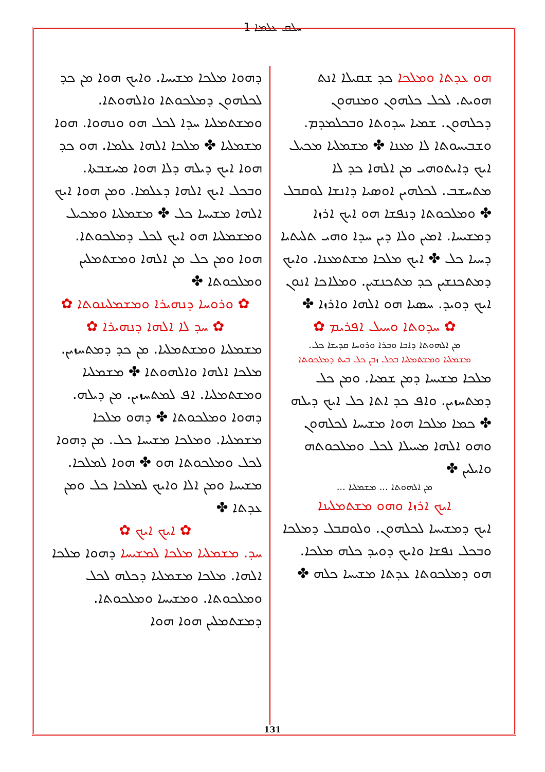ܚܠܩ ܥܠܡܐ 1
ܗܘ ܥܕܬܐ ܘܡܠܟܐ ܟܕ ܫܩܝܠܐ ܐܢܬ ܗܘܝܬ. ܠܟܠ ܟܠܗܘܢ ܘܡܢܗܘܢ ܕܟܠܗܘܢ. ܫܡܝܐ ܚܕܘܬܐ ܘܒܟܠܡܕܡ. ܘܫܒܝܚܘܬܐ ܠܐ ܡܥܢܐ ✤ ܡܫܡܠܝܐ ܡܟܝܠ ܐܝܟ ܕܐܝܬܘܗܝ ܡܢ ܐܠܗܐ ܟܕ ܠܐ ܡܬܚܫܒ. ܠܟܠܗܝܢ ܐܘܣܝܐ ܕܐܢܫܐ ܠܘܩܒܠ ✤ ܘܡܠܟܘܬܐ ܕܢܦܫܐ ܗܘ ܐܝܟ ܐܪܙܐ ܕܡܫܝܚܐ. ܐܡܝܢ ܘܠܐ ܕܝܢ ܚܕܐ ܘܗܝ ܬܠܝܬܝܐ ܕܚܝܐ ܟܠ ✤ ܐܝܟ ܡܠܟܐ ܡܫܬܡܥܢܐ. ܘܐܝܟ ܕܡܬܟܢܫܝܢ ܟܕ ܡܬܟܢܫܝܢ. ܘܡܠܐܟܐ ܐܢܘܢ ܐܝܟ ܕܘܝܕ. ܚܣܝܐ ܗܘ ܐܠܗܐ ܘܐܪܙܐ ✤
✿ ܚܕܘܬܐ ܘܚܝܠ ܐܦܪܝܡ ✿
ܡܢ ܐܠܗܘܬܐ ܕܐܒܐ ܘܒܪܐ ܘܪܘܚܐ ܩܕܝܫܐ ܟܠ.
ܡܫܡܠܝܐ ܘܡܫܬܡܠܝܐ ܒܟܠ ܙܒܢ ܟܠ ܒܝܬ ܕܡܠܟܘܬܐ
ܡܠܟܐ ܡܫܝܚܐ ܕܡܢ ܫܡܝܐ. ܘܡܢ ܟܠ ܕܡܬܚܙܝܢ. ܘܐܦ ܟܕ ܐܬܐ ܟܠ ܐܝܟ ܕܝܠܗ ✤ ܟܡܐ ܡܠܟܐ ܗܘܐ ܡܫܝܚܐ ܠܟܠܗܘܢ ܘܗܘ ܐܠܗܐ ܡܚܝܠܐ ܠܟܠ ܘܡܠܟܘܬܗ ܘܐܝܠܝܢ ✤
ܡܢ ܐܠܗܘܬܐ ... ܡܫܡܠܝܐ ...
ܐܝܟ ܐܪܙܐ ܘܗܘ ܡܫܬܡܠܝܢܐ
ܐܝܟ ܕܡܫܝܚܐ ܠܟܠܗܘܢ. ܘܠܘܩܒܠ ܕܡܠܟܐ ܘܒܟܠ ܢܦܫܐ ܘܐܝܟ ܕܘܝܕ ܟܠܗ ܡܠܟܐ. ܗܘ ܕܡܠܟܘܬܐ ܥܕܬܐ ܡܫܝܚܐ ܟܠܗ ✤
ܕܗܘܐ ܡܠܟܐ ܡܫܝܚܐ. ܘܐܝܟ ܗܘܐ ܡܢ ܟܕ ܠܟܠܗܘܢ ܕܡܠܟܘܬܐ ܘܐܠܗܘܬܐ. ܘܡܫܬܡܠܝܐ ܚܕܐ ܠܟܠ ܗܘ ܘܢܗܘܐ. ܗܘܐ ܡܫܡܠܝܐ ✤ ܡܠܟܐ ܐܠܗܐ ܥܠܡܐ. ܗܘ ܟܕ ܗܘܐ ܐܝܟ ܕܝܠܗ ܕܠܐ ܗܘܐ ܡܚܫܒܬܐ. ܘܒܟܠ ܐܝܟ ܐܠܗܐ ܕܥܠܡܐ. ܘܡܢ ܗܘܐ ܐܝܟ ܐܠܗܐ ܡܫܝܚܐ ܟܠ ✤ ܡܫܡܠܝܐ ܘܡܟܝܠ ܘܡܫܡܠܝܐ ܗܘ ܐܝܟ ܠܟܠ ܕܡܠܟܘܬܐ. ܗܘܐ ܘܡܢ ܟܠ ܡܢ ܐܠܗܐ ܘܡܫܬܡܠܝܢ ܘܡܠܟܘܬܐ ✤
✿ ܘܪܘܚܐ ܕܢܗܝܪܐ ܘܡܫܡܠܝܢܘܬܐ ✿
✿ ܚܕ ܠܐ ܐܠܗܐ ܕܢܗܝܪܐ ✿
ܡܫܡܠܝܐ ܘܡܫܬܡܠܝܐ. ܡܢ ܟܕ ܕܡܬܚܙܝܢ. ܡܠܟܐ ܐܠܗܐ ܘܐܠܗܘܬܐ ✤ ܡܫܡܠܝܐ ܘܡܫܬܡܠܝܐ. ܐܦ ܠܡܬܚܙܝܢ. ܡܢ ܕܝܠܗ. ܕܗܘܐ ܘܡܠܟܘܬܐ ✤ ܕܗܘ ܡܠܟܐ ܡܫܡܠܝܐ. ܘܡܠܟܐ ܡܫܝܚܐ ܟܠ. ܡܢ ܕܗܘܐ ܠܟܠ ܘܡܠܟܘܬܐ ܗܘ ✤ ܗܘܐ ܠܡܠܟܐ. ܡܫܝܚܐ ܘܡܢ ܐܠܐ ܘܐܝܟ ܠܡܠܟܐ ܟܠ ܘܡܢ ܥܕܬܐ ✤
✿ ܐܝܟ ܐܝܟ ✿
ܚܕ. ܡܫܡܠܝܐ ܡܠܟܐ ܠܡܫܝܚܐ ܕܗܘܐ ܡܠܟܐ ܐܠܗܐ. ܡܠܟܐ ܡܫܡܠܝܐ ܕܟܠܗ ܠܟܠ ܘܡܠܟܘܬܐ. ܘܡܫܝܚܐ ܘܡܠܟܘܬܐ. ܕܡܫܬܡܠܝܢ ܗܘܐ ܗܘܐ
131